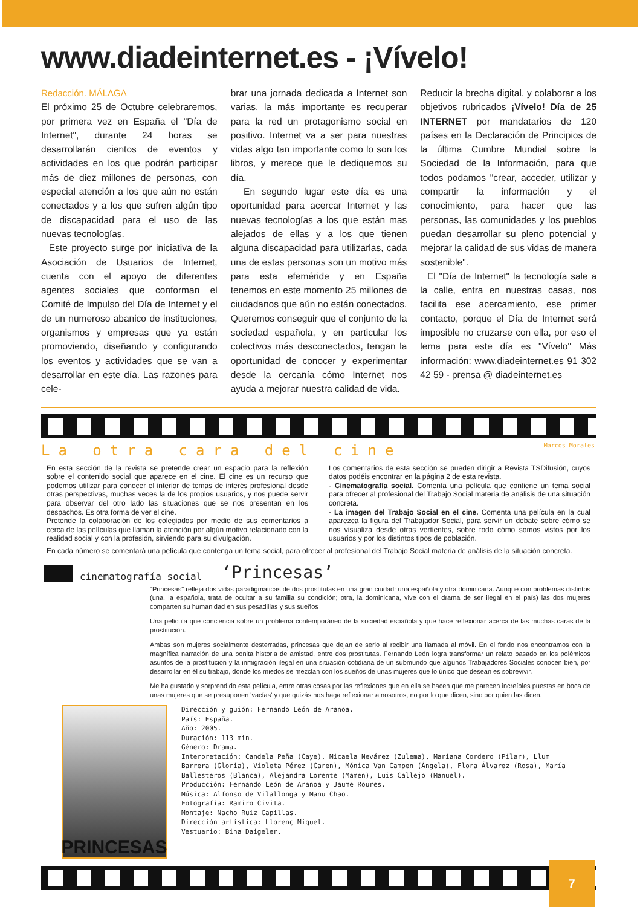www.diadeinternet.es - ¡Vívelo!
Redacción. MÁLAGA
El próximo 25 de Octubre celebraremos, por primera vez en España el "Día de Internet", durante 24 horas se desarrollarán cientos de eventos y actividades en los que podrán participar más de diez millones de personas, con especial atención a los que aún no están conectados y a los que sufren algún tipo de discapacidad para el uso de las nuevas tecnologías.
Este proyecto surge por iniciativa de la Asociación de Usuarios de Internet, cuenta con el apoyo de diferentes agentes sociales que conforman el Comité de Impulso del Día de Internet y el de un numeroso abanico de instituciones, organismos y empresas que ya están promoviendo, diseñando y configurando los eventos y actividades que se van a desarrollar en este día. Las razones para cele-
brar una jornada dedicada a Internet son varias, la más importante es recuperar para la red un protagonismo social en positivo. Internet va a ser para nuestras vidas algo tan importante como lo son los libros, y merece que le dediquemos su día.
En segundo lugar este día es una oportunidad para acercar Internet y las nuevas tecnologías a los que están mas alejados de ellas y a los que tienen alguna discapacidad para utilizarlas, cada una de estas personas son un motivo más para esta efeméride y en España tenemos en este momento 25 millones de ciudadanos que aún no están conectados. Queremos conseguir que el conjunto de la sociedad española, y en particular los colectivos más desconectados, tengan la oportunidad de conocer y experimentar desde la cercanía cómo Internet nos ayuda a mejorar nuestra calidad de vida.
Reducir la brecha digital, y colaborar a los objetivos rubricados ¡Vívelo! Día de 25 INTERNET por mandatarios de 120 países en la Declaración de Principios de la última Cumbre Mundial sobre la Sociedad de la Información, para que todos podamos "crear, acceder, utilizar y compartir la información y el conocimiento, para hacer que las personas, las comunidades y los pueblos puedan desarrollar su pleno potencial y mejorar la calidad de sus vidas de manera sostenible".
El "Día de Internet" la tecnología sale a la calle, entra en nuestras casas, nos facilita ese acercamiento, ese primer contacto, porque el Día de Internet será imposible no cruzarse con ella, por eso el lema para este día es "Vívelo" Más información: www.diadeinternet.es 91 302 42 59 - prensa @ diadeinternet.es
La otra cara del cine Marcos Morales
En esta sección de la revista se pretende crear un espacio para la reflexión sobre el contenido social que aparece en el cine. El cine es un recurso que podemos utilizar para conocer el interior de temas de interés profesional desde otras perspectivas, muchas veces la de los propios usuarios, y nos puede servir para observar del otro lado las situaciones que se nos presentan en los despachos. Es otra forma de ver el cine.
Pretende la colaboración de los colegiados por medio de sus comentarios a cerca de las películas que llaman la atención por algún motivo relacionado con la realidad social y con la profesión, sirviendo para su divulgación.
Los comentarios de esta sección se pueden dirigir a Revista TSDifusión, cuyos datos podéis encontrar en la página 2 de esta revista.
- Cinematografía social. Comenta una película que contiene un tema social para ofrecer al profesional del Trabajo Social materia de análisis de una situación concreta.
- La imagen del Trabajo Social en el cine. Comenta una película en la cual aparezca la figura del Trabajador Social, para servir un debate sobre cómo se nos visualiza desde otras vertientes, sobre todo cómo somos vistos por los usuarios y por los distintos tipos de población.
En cada número se comentará una película que contenga un tema social, para ofrecer al profesional del Trabajo Social materia de análisis de la situación concreta.
cinematografía social ‘Princesas’
"Princesas" refleja dos vidas paradigmáticas de dos prostitutas en una gran ciudad: una española y otra dominicana. Aunque con problemas distintos (una, la española, trata de ocultar a su familia su condición; otra, la dominicana, vive con el drama de ser ilegal en el país) las dos mujeres comparten su humanidad en sus pesadillas y sus sueños
Una película que conciencia sobre un problema contemporáneo de la sociedad española y que hace reflexionar acerca de las muchas caras de la prostitución.
Ambas son mujeres socialmente desterradas, princesas que dejan de serlo al recibir una llamada al móvil. En el fondo nos encontramos con la magnífica narración de una bonita historia de amistad, entre dos prostitutas. Fernando León logra transformar un relato basado en los polémicos asuntos de la prostitución y la inmigración ilegal en una situación cotidiana de un submundo que algunos Trabajadores Sociales conocen bien, por desarrollar en él su trabajo, donde los miedos se mezclan con los sueños de unas mujeres que lo único que desean es sobrevivir.
Me ha gustado y sorprendido esta película, entre otras cosas por las reflexiones que en ella se hacen que me parecen increíbles puestas en boca de unas mujeres que se presuponen 'vacías' y que quizás nos haga reflexionar a nosotros, no por lo que dicen, sino por quien las dicen.
PRINCESAS
Dirección y guión: Fernando León de Aranoa.
País: España.
Año: 2005.
Duración: 113 min.
Género: Drama.
Interpretación: Candela Peña (Caye), Micaela Nevárez (Zulema), Mariana Cordero (Pilar), Llum Barrera (Gloria), Violeta Pérez (Caren), Mónica Van Campen (Ángela), Flora Álvarez (Rosa), María Ballesteros (Blanca), Alejandra Lorente (Mamen), Luis Callejo (Manuel).
Producción: Fernando León de Aranoa y Jaume Roures.
Música: Alfonso de Vilallonga y Manu Chao.
Fotografía: Ramiro Civita.
Montaje: Nacho Ruiz Capillas.
Dirección artística: Llorenç Miquel.
Vestuario: Bina Daigeler.
7